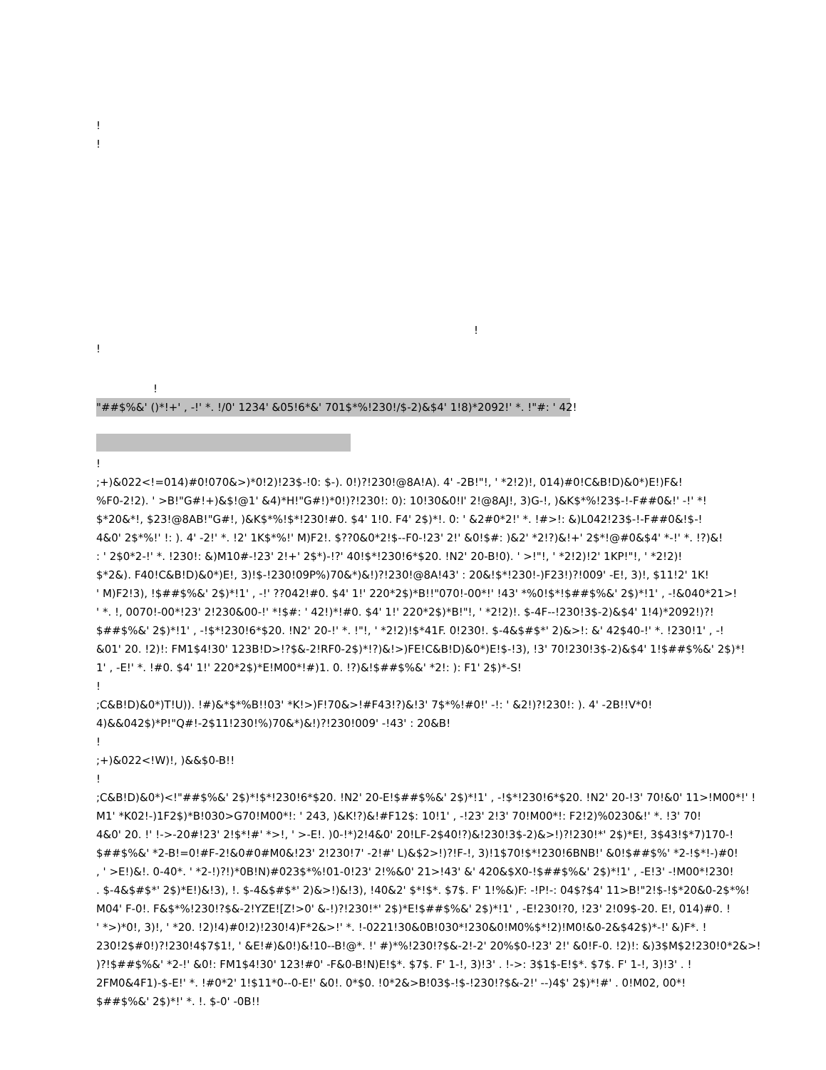!
!
!
!
!
"##$%&' ()*!+' , -!' *. !/0' 1234' &05!6*&' 701$*%!230!/$-2)&$4' 1!8)*2092!' *. !"#: ' 42!
!
;+)&022<!=014)#0!070&>)*0!2)!23$-!0: $-). 0!)?!230!@8A!A). 4' -2B!"!, ' *2!2)!, 014)#0!C&B!D)&0*)E!)F&!
%F0-2!2). ' >B!"G#!+)&$!@1' &4)*H!"G#!)*0!)?!230!: 0): 10!30&0!I' 2!@8AJ!, 3)G-!, )&K$*%!23$-!-F##0&!' -!' *!
$*20&*!, $23!@8AB!"G#!, )&K$*%!$*!230!#0. $4' 1!0. F4' 2$)*!. 0: ' &2#0*2!' *. !#>!: &)L042!23$-!-F##0&!$-!
4&0' 2$*%!' !: ). 4' -2!' *. !2' 1K$*%!' M)F2!. $??0&0*2!$--F0-!23' 2!' &0!$#: )&2' *2!?)&!+' 2$*!@#0&$4' *-!' *. !?)&!
: ' 2$0*2-!' *. !230!: &)M10#-!23' 2!+' 2$*)-!?' 40!$*!230!6*$20. !N2' 20-B!0). ' >!"!, ' *2!2)!2' 1KP!"!, ' *2!2)!
$*2&). F40!C&B!D)&0*)E!, 3)!$-!230!09P%)70&*)&!)?!230!@8A!43' : 20&!$*!230!-)F23!)?!009' -E!, 3)!, $11!2' 1K!
' M)F2!3), !$##$%&' 2$)*!1' , -!' ??042!#0. $4' 1!' 220*2$)*B!!"070!-00*!' !43' *%0!$*!$##$%&' 2$)*!1' , -!&040*21>!
' *. !, 0070!-00*!23' 2!230&00-!' *!$#: ' 42!)*!#0. $4' 1!' 220*2$)*B!"!, ' *2!2)!. $-4F--!230!3$-2)&$4' 1!4)*2092!)?!
$##$%&' 2$)*!1' , -!$*!230!6*$20. !N2' 20-!' *. !"!, ' *2!2)!$*41F. 0!230!. $-4&$#$*' 2)&>!: &' 42$40-!' *. !230!1' , -!
&01' 20. !2)!: FM1$4!30' 123B!D>!?$&-2!RF0-2$)*!?)&!>)FE!C&B!D)&0*)E!$-!3), !3' 70!230!3$-2)&$4' 1!$##$%&' 2$)*!
1' , -E!' *. !#0. $4' 1!' 220*2$)*E!M00*!#)1. 0. !?)&!$##$%&' *2!: ): F1' 2$)*-S!
!
;C&B!D)&0*)T!U)). !#)&*$*%B!!03' *K!>)F!70&>!#F43!?)&!3' 7$*%!#0!' -!: ' &2!)?!230!: ). 4' -2B!!V*0!
4)&&042$)*P!"Q#!-2$11!230!%)70&*)&!)?!230!009' -!43' : 20&B!
!
;+)&022<!W)!, )&&$0-B!!
!
;C&B!D)&0*)<!"##$%&' 2$)*!$*!230!6*$20. !N2' 20-E!$##$%&' 2$)*!1' , -!$*!230!6*$20. !N2' 20-!3' 70!&0' 11>!M00*!' !
M1' *K02!-)1F2$)*B!030>G70!M00*!: ' 243, )&K!?)&!#F12$: 10!1' , -!23' 2!3' 70!M00*!: F2!2)%0230&!' *. !3' 70!
4&0' 20. !' !->-20#!23' 2!$*!#' *>!, ' >-E!. )0-!*)2!4&0' 20!LF-2$40!?)&!230!3$-2)&>!)?!230!*' 2$)*E!, 3$43!$*7)170-!
$##$%&' *2-B!=0!#F-2!&0#0#M0&!23' 2!230!7' -2!#' L)&$2>!)?!F-!, 3)!1$70!$*!230!6BNB!' &0!$##$%' *2-!$*!-)#0!
, ' >E!)&!. 0-40*. ' *2-!)?!)*0B!N)#023$*%!01-0!23' 2!%&0' 21>!43' &' 420&$X0-!$##$%&' 2$)*!1' , -E!3' -!M00*!230!
. $-4&$#$*' 2$)*E!)&!3), !. $-4&$#$*' 2)&>!)&!3), !40&2' $*!$*. $7$. F' 1!%&)F: -!P!-: 04$?$4' 11>B!"2!$-!$*20&0-2$*%!
M04' F-0!. F&$*%!230!?$&-2!YZE![Z!>0' &-!)?!230!*' 2$)*E!$##$%&' 2$)*!1' , -E!230!?0, !23' 2!09$-20. E!, 014)#0. !
' *>)*0!, 3)!, ' *20. !2)!4)#0!2)!230!4)F*2&>!' *. !-0221!30&0B!030*!230&0!M0%$*!2)!M0!&0-2&$42$)*-!' &)F*. !
230!2$#0!)?!230!4$7$1!, ' &E!#)&0!)&!10--B!@*. !' #)*%!230!?$&-2!-2' 20%$0-!23' 2!' &0!F-0. !2)!: &)3$M$2!230!0*2&>!
)?!$##$%&' *2-!' &0!: FM1$4!30' 123!#0' -F&0-B!N)E!$*. $7$. F' 1-!, 3)!3' . !->: 3$1$-E!$*. $7$. F' 1-!, 3)!3' . !
2FM0&4F1)-$-E!' *. !#0*2' 1!$11*0--0-E!' &0!. 0*$0. !0*2&>B!03$-!$-!230!?$&-2!' --)4$' 2$)*!#' . 0!M02, 00*!
$##$%&' 2$)*!' *. !. $-0' -0B!!